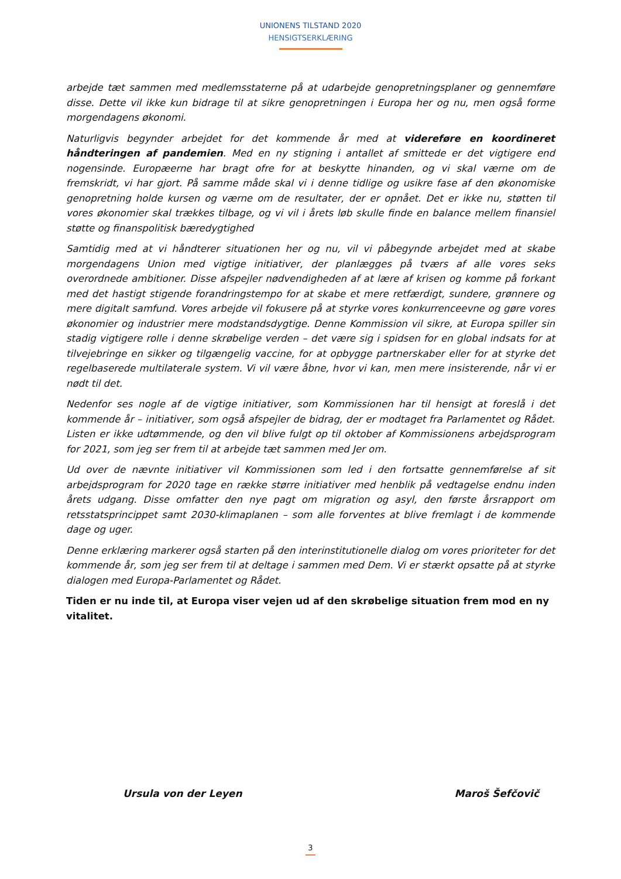UNIONENS TILSTAND 2020
HENSIGTSERKLÆRING
arbejde tæt sammen med medlemsstaterne på at udarbejde genopretningsplaner og gennemføre disse. Dette vil ikke kun bidrage til at sikre genopretningen i Europa her og nu, men også forme morgendagens økonomi.
Naturligvis begynder arbejdet for det kommende år med at videreføre en koordineret håndteringen af pandemien. Med en ny stigning i antallet af smittede er det vigtigere end nogensinde. Europæerne har bragt ofre for at beskytte hinanden, og vi skal værne om de fremskridt, vi har gjort. På samme måde skal vi i denne tidlige og usikre fase af den økonomiske genopretning holde kursen og værne om de resultater, der er opnået. Det er ikke nu, støtten til vores økonomier skal trækkes tilbage, og vi vil i årets løb skulle finde en balance mellem finansiel støtte og finanspolitisk bæredygtighed
Samtidig med at vi håndterer situationen her og nu, vil vi påbegynde arbejdet med at skabe morgendagens Union med vigtige initiativer, der planlægges på tværs af alle vores seks overordnede ambitioner. Disse afspejler nødvendigheden af at lære af krisen og komme på forkant med det hastigt stigende forandringstempo for at skabe et mere retfærdigt, sundere, grønnere og mere digitalt samfund. Vores arbejde vil fokusere på at styrke vores konkurrenceevne og gøre vores økonomier og industrier mere modstandsdygtige. Denne Kommission vil sikre, at Europa spiller sin stadig vigtigere rolle i denne skrøbelige verden – det være sig i spidsen for en global indsats for at tilvejebringe en sikker og tilgængelig vaccine, for at opbygge partnerskaber eller for at styrke det regelbaserede multilaterale system. Vi vil være åbne, hvor vi kan, men mere insisterende, når vi er nødt til det.
Nedenfor ses nogle af de vigtige initiativer, som Kommissionen har til hensigt at foreslå i det kommende år – initiativer, som også afspejler de bidrag, der er modtaget fra Parlamentet og Rådet. Listen er ikke udtømmende, og den vil blive fulgt op til oktober af Kommissionens arbejdsprogram for 2021, som jeg ser frem til at arbejde tæt sammen med Jer om.
Ud over de nævnte initiativer vil Kommissionen som led i den fortsatte gennemførelse af sit arbejdsprogram for 2020 tage en række større initiativer med henblik på vedtagelse endnu inden årets udgang. Disse omfatter den nye pagt om migration og asyl, den første årsrapport om retsstatsprincippet samt 2030-klimaplanen – som alle forventes at blive fremlagt i de kommende dage og uger.
Denne erklæring markerer også starten på den interinstitutionelle dialog om vores prioriteter for det kommende år, som jeg ser frem til at deltage i sammen med Dem. Vi er stærkt opsatte på at styrke dialogen med Europa-Parlamentet og Rådet.
Tiden er nu inde til, at Europa viser vejen ud af den skrøbelige situation frem mod en ny vitalitet.
Ursula von der Leyen Maroš Šefčovič
3